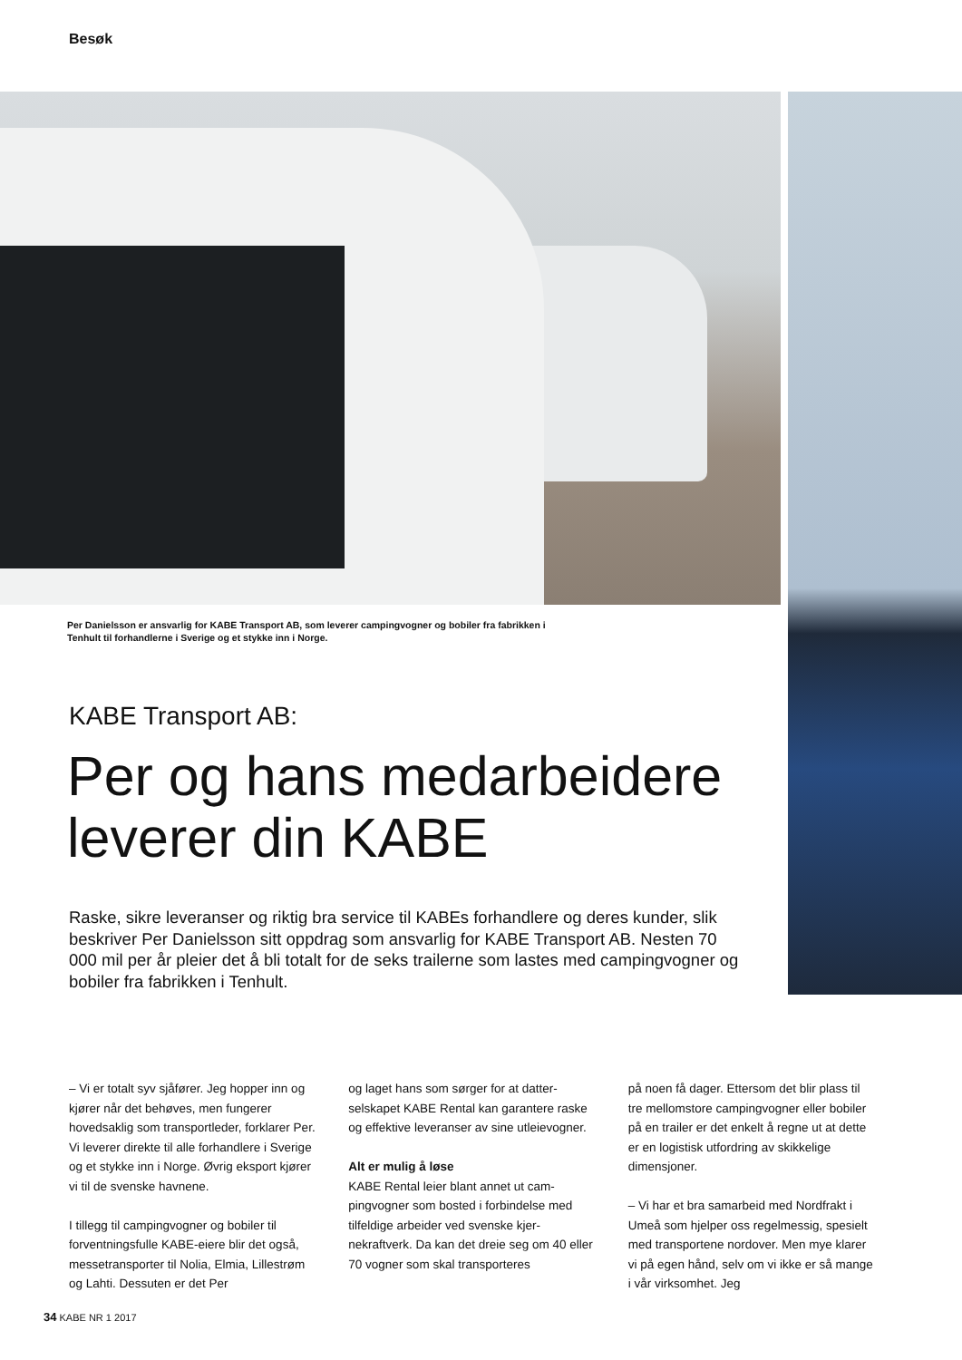Besøk
Per Danielsson er ansvarlig for KABE Transport AB, som leverer campingvogner og bobiler fra fabrikken i Tenhult til forhandlerne i Sverige og et stykke inn i Norge.
KABE Transport AB:
Per og hans medarbeidere leverer din KABE
Raske, sikre leveranser og riktig bra service til KABEs forhandlere og deres kunder, slik beskriver Per Danielsson sitt oppdrag som ansvarlig for KABE Transport AB. Nesten 70 000 mil per år pleier det å bli totalt for de seks trailerne som lastes med campingvogner og bobiler fra fabrikken i Tenhult.
– Vi er totalt syv sjåfører. Jeg hopper inn og kjører når det behøves, men fungerer hovedsaklig som transportleder, forklarer Per. Vi leverer direkte til alle forhandlere i Sverige og et stykke inn i Norge. Øvrig eksport kjører vi til de svenske havnene.
I tillegg til campingvogner og bobiler til forventningsfulle KABE-eiere blir det også, messetransporter til Nolia, Elmia, Lillestrøm og Lahti. Dessuten er det Per
og laget hans som sørger for at datter-selskapet KABE Rental kan garantere raske og effektive leveranser av sine utleievogner.
Alt er mulig å løse
KABE Rental leier blant annet ut cam-pingvogner som bosted i forbindelse med tilfeldige arbeider ved svenske kjer-nekraftverk. Da kan det dreie seg om 40 eller 70 vogner som skal transporteres
på noen få dager. Ettersom det blir plass til tre mellomstore campingvogner eller bobiler på en trailer er det enkelt å regne ut at dette er en logistisk utfordring av skikkelige dimensjoner.
– Vi har et bra samarbeid med Nordfrakt i Umeå som hjelper oss regelmessig, spesielt med transportene nordover. Men mye klarer vi på egen hånd, selv om vi ikke er så mange i vår virksomhet. Jeg
34 KABE NR 1 2017